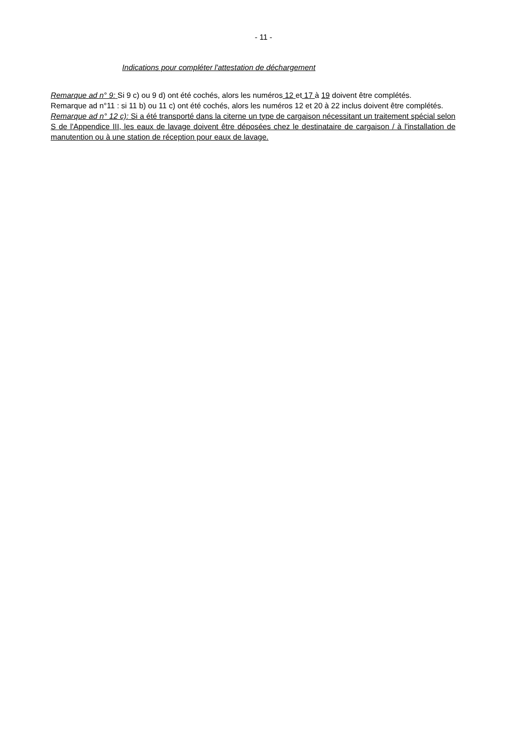- 11 -
Indications pour compléter l'attestation de déchargement
Remarque ad n° 9: Si 9 c) ou 9 d) ont été cochés, alors les numéros 12 et 17 à 19 doivent être complétés.
Remarque ad n°11 : si 11 b) ou 11 c) ont été cochés, alors les numéros 12 et 20 à 22 inclus doivent être complétés.
Remarque ad n° 12 c): Si a été transporté dans la citerne un type de cargaison nécessitant un traitement spécial selon S de l'Appendice III, les eaux de lavage doivent être déposées chez le destinataire de cargaison / à l'installation de manutention ou à une station de réception pour eaux de lavage.